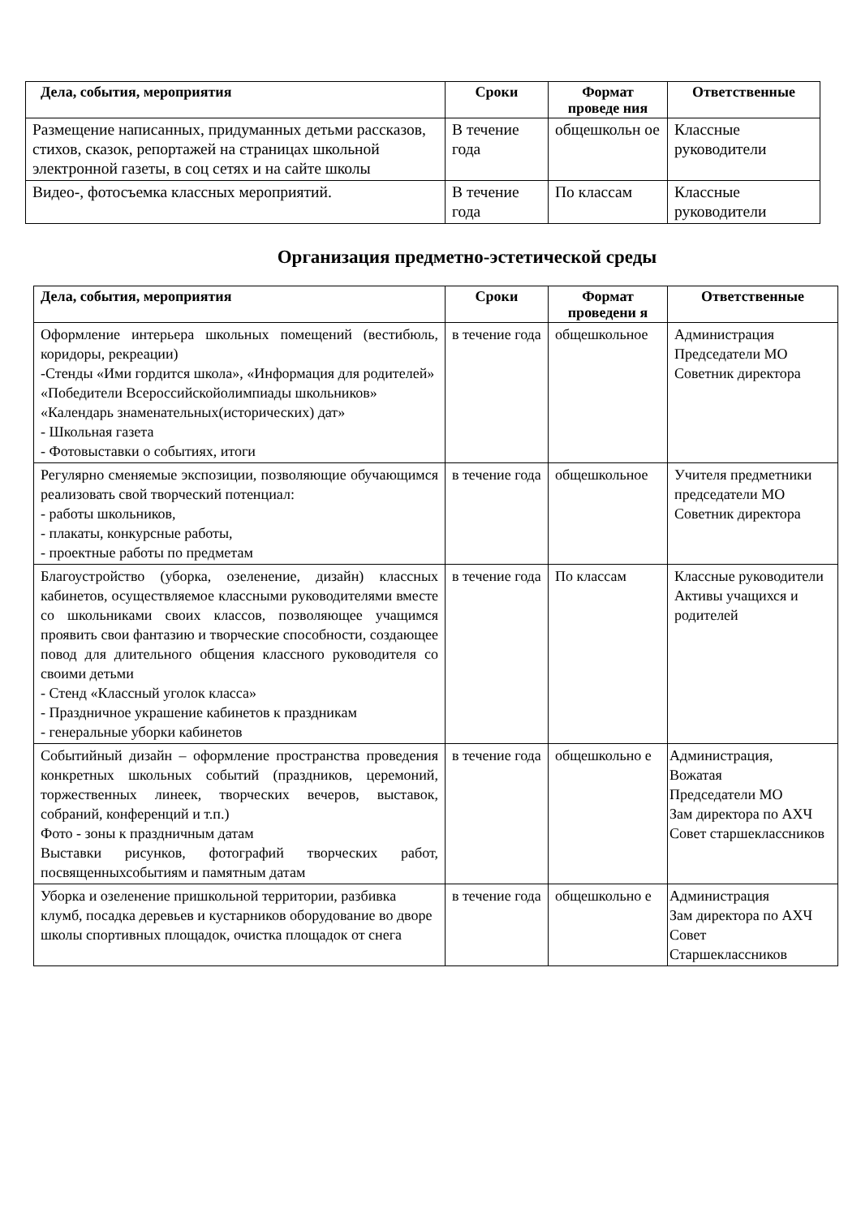| Дела, события, мероприятия | Сроки | Формат проведе ния | Ответственные |
| --- | --- | --- | --- |
| Размещение написанных, придуманных детьми рассказов, стихов, сказок, репортажей на страницах школьной электронной газеты, в соц сетях и на сайте школы | В течение года | общешкольн ое | Классные руководители |
| Видео-, фотосъемка классных мероприятий. | В течение года | По классам | Классные руководители |
Организация предметно-эстетической среды
| Дела, события, мероприятия | Сроки | Формат проведени я | Ответственные |
| --- | --- | --- | --- |
| Оформление интерьера школьных помещений (вестибюль, коридоры, рекреации) -Стенды «Ими гордится школа», «Информация для родителей» «Победители Всероссийскойолимпиады школьников» «Календарь знаменательных(исторических) дат» - Школьная газета - Фотовыставки о событиях, итоги | в течение года | общешкольное | Администрация Председатели МО Советник директора |
| Регулярно сменяемые экспозиции, позволяющие обучающимся реализовать свой творческий потенциал: - работы школьников, - плакаты, конкурсные работы, - проектные работы по предметам | в течение года | общешкольное | Учителя предметники председатели МО Советник директора |
| Благоустройство (уборка, озеленение, дизайн) классных кабинетов, осуществляемое классными руководителями вместе со школьниками своих классов, позволяющее учащимся проявить свои фантазию и творческие способности, создающее повод для длительного общения классного руководителя со своими детьми - Стенд «Классный уголок класса» - Праздничное украшение кабинетов к праздникам - генеральные уборки кабинетов | в течение года | По классам | Классные руководители Активы учащихся и родителей |
| Событийный дизайн – оформление пространства проведения конкретных школьных событий (праздников, церемоний, торжественных линеек, творческих вечеров, выставок, собраний, конференций и т.п.) Фото - зоны к праздничным датам Выставки рисунков, фотографий творческих работ, посвященныхсобытиям и памятным датам | в течение года | общешкольно е | Администрация, Вожатая Председатели МО Зам директора по АХЧ Совет старшеклассников |
| Уборка и озеленение пришкольной территории, разбивка клумб, посадка деревьев и кустарников оборудование во дворе школы спортивных площадок, очистка площадок от снега | в течение года | общешкольно е | Администрация Зам директора по АХЧ Совет Старшеклассников |